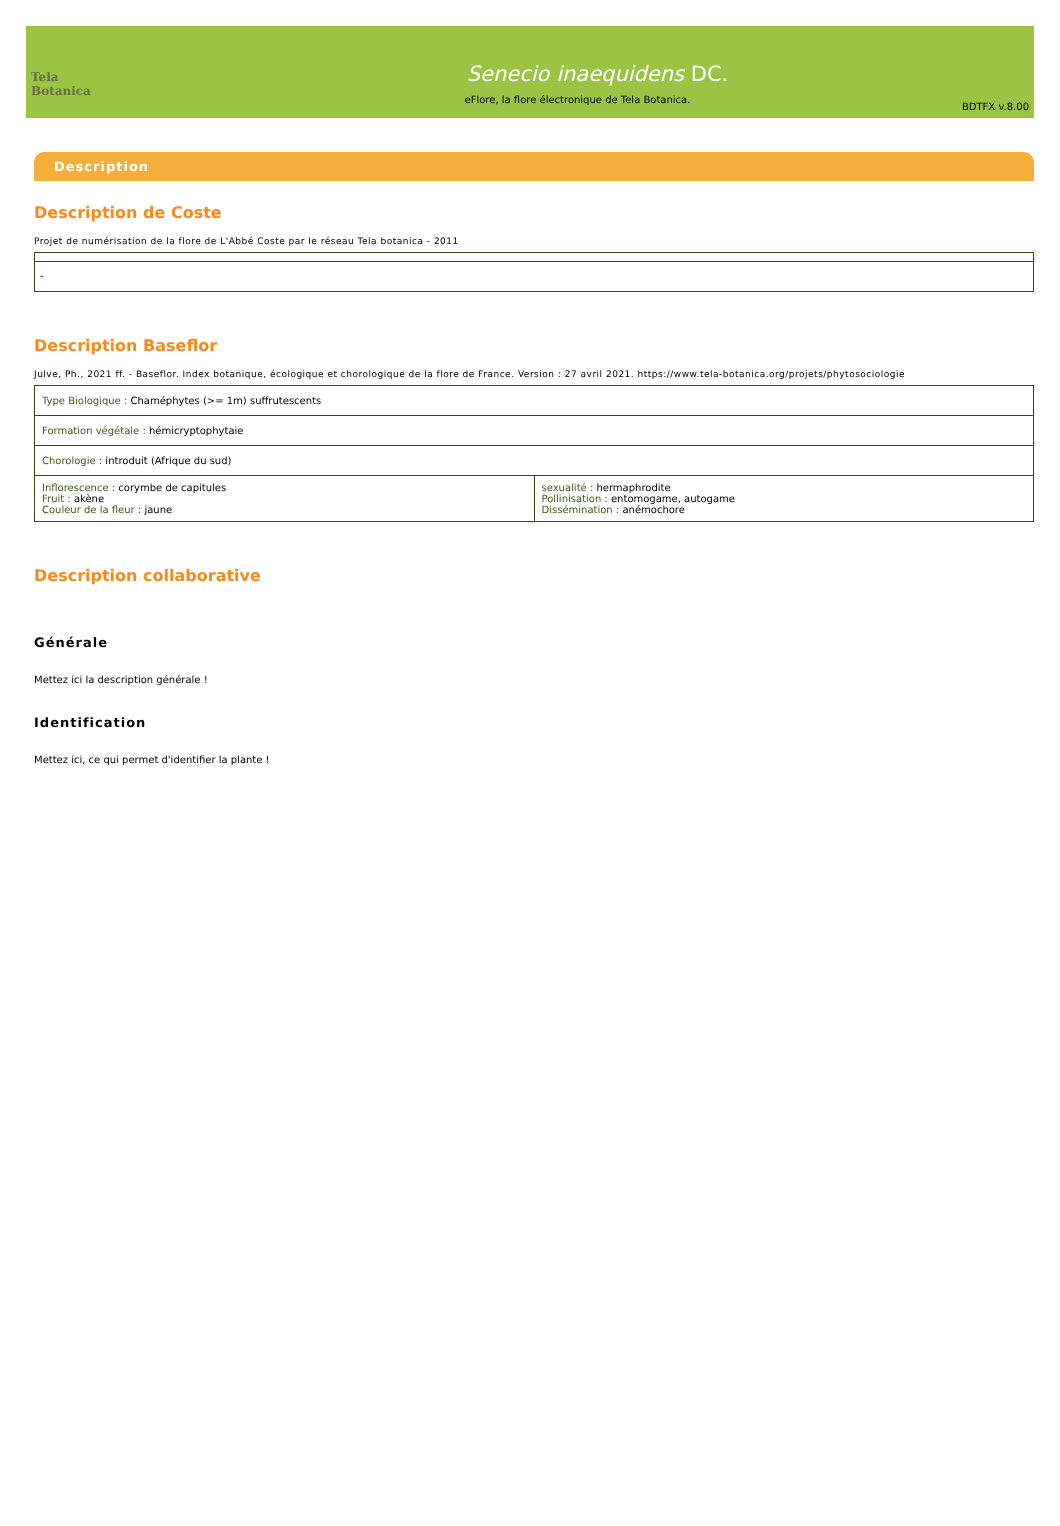Tela Botanica
Senecio inaequidens DC.
eFlore, la flore électronique de Tela Botanica.
BDTFX v.8.00
Description
Description de Coste
Projet de numérisation de la flore de L'Abbé Coste par le réseau Tela botanica - 2011
| - |
Description Baseflor
Julve, Ph., 2021 ff. - Baseflor. Index botanique, écologique et chorologique de la flore de France. Version : 27 avril 2021. https://www.tela-botanica.org/projets/phytosociologie
| Type Biologique : Chaméphytes (>= 1m) suffrutescents | |
| Formation végétale : hémicryptophytaie | |
| Chorologie : introduit (Afrique du sud) | |
| Inflorescence : corymbe de capitules Fruit : akène Couleur de la fleur : jaune | sexualité : hermaphrodite Pollinisation : entomogame, autogame Dissémination : anémochore |
Description collaborative
Générale
Mettez ici la description générale !
Identification
Mettez ici, ce qui permet d'identifier la plante !